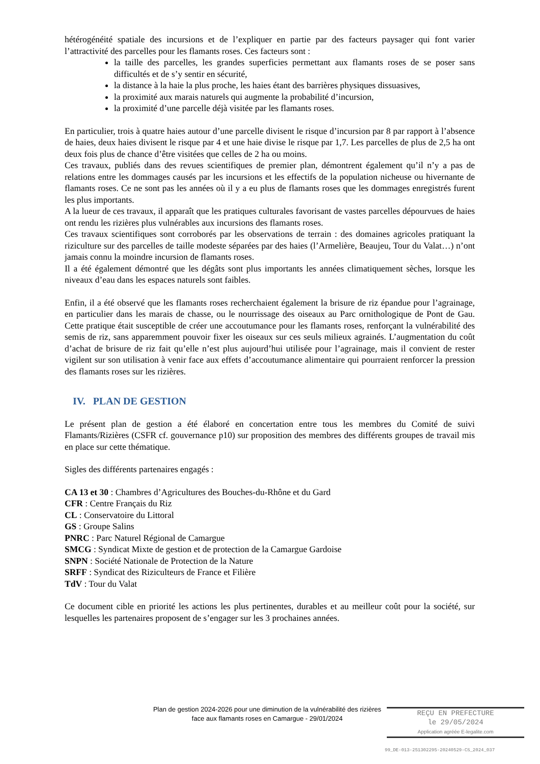hétérogénéité spatiale des incursions et de l’expliquer en partie par des facteurs paysager qui font varier l’attractivité des parcelles pour les flamants roses. Ces facteurs sont :
la taille des parcelles, les grandes superficies permettant aux flamants roses de se poser sans difficultés et de s’y sentir en sécurité,
la distance à la haie la plus proche, les haies étant des barrières physiques dissuasives,
la proximité aux marais naturels qui augmente la probabilité d’incursion,
la proximité d’une parcelle déjà visitée par les flamants roses.
En particulier, trois à quatre haies autour d’une parcelle divisent le risque d’incursion par 8 par rapport à l’absence de haies, deux haies divisent le risque par 4 et une haie divise le risque par 1,7. Les parcelles de plus de 2,5 ha ont deux fois plus de chance d’être visitées que celles de 2 ha ou moins.
Ces travaux, publiés dans des revues scientifiques de premier plan, démontrent également qu’il n’y a pas de relations entre les dommages causés par les incursions et les effectifs de la population nicheuse ou hivernante de flamants roses. Ce ne sont pas les années où il y a eu plus de flamants roses que les dommages enregistrés furent les plus importants.
A la lueur de ces travaux, il apparaît que les pratiques culturales favorisant de vastes parcelles dépourvues de haies ont rendu les rizières plus vulnérables aux incursions des flamants roses.
Ces travaux scientifiques sont corroborés par les observations de terrain : des domaines agricoles pratiquant la riziculture sur des parcelles de taille modeste séparées par des haies (l’Armelière, Beaujeu, Tour du Valat…) n’ont jamais connu la moindre incursion de flamants roses.
Il a été également démontré que les dégâts sont plus importants les années climatiquement sèches, lorsque les niveaux d’eau dans les espaces naturels sont faibles.
Enfin, il a été observé que les flamants roses recherchaient également la brisure de riz épandue pour l’agrainage, en particulier dans les marais de chasse, ou le nourrissage des oiseaux au Parc ornithologique de Pont de Gau. Cette pratique était susceptible de créer une accoutumance pour les flamants roses, renforçant la vulnérabilité des semis de riz, sans apparemment pouvoir fixer les oiseaux sur ces seuls milieux agrainés. L’augmentation du coût d’achat de brisure de riz fait qu’elle n’est plus aujourd’hui utilisée pour l’agrainage, mais il convient de rester vigilent sur son utilisation à venir face aux effets d’accoutumance alimentaire qui pourraient renforcer la pression des flamants roses sur les rizières.
IV. PLAN DE GESTION
Le présent plan de gestion a été élaboré en concertation entre tous les membres du Comité de suivi Flamants/Rizières (CSFR cf. gouvernance p10) sur proposition des membres des différents groupes de travail mis en place sur cette thématique.
Sigles des différents partenaires engagés :
CA 13 et 30 : Chambres d’Agricultures des Bouches-du-Rhône et du Gard
CFR : Centre Français du Riz
CL : Conservatoire du Littoral
GS : Groupe Salins
PNRC : Parc Naturel Régional de Camargue
SMCG : Syndicat Mixte de gestion et de protection de la Camargue Gardoise
SNPN : Société Nationale de Protection de la Nature
SRFF : Syndicat des Riziculteurs de France et Filière
TdV : Tour du Valat
Ce document cible en priorité les actions les plus pertinentes, durables et au meilleur coût pour la société, sur lesquelles les partenaires proposent de s’engager sur les 3 prochaines années.
Plan de gestion 2024-2026 pour une diminution de la vulnérabilité des rizières face aux flamants roses en Camargue - 29/01/2024
REÇU EN PREFECTURE
le 29/05/2024
Application agréée E-legalite.com
99_DE-013-251302295-20240529-CS_2024_037